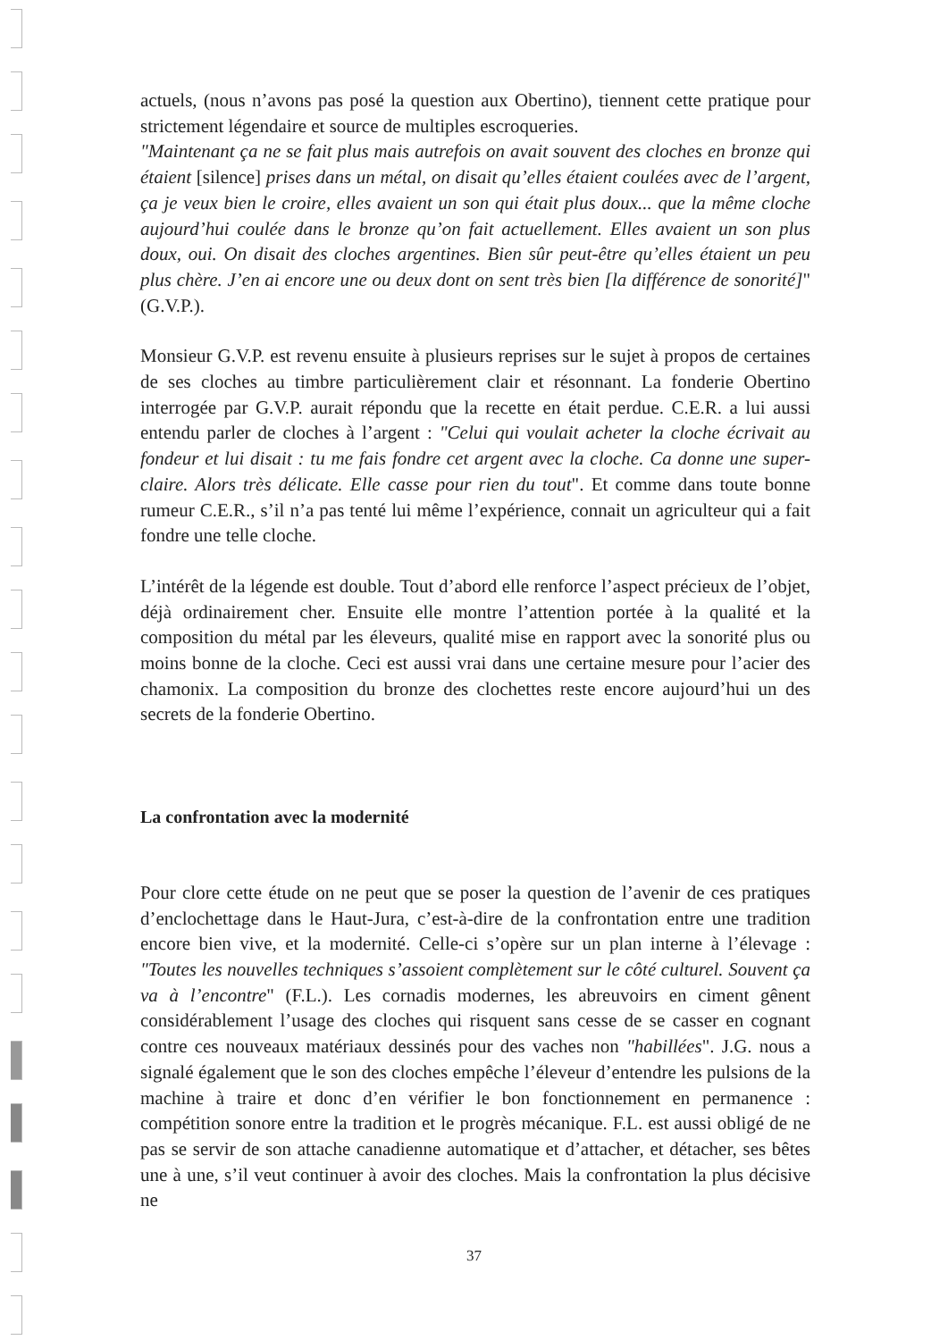actuels, (nous n’avons pas posé la question aux Obertino), tiennent cette pratique pour strictement légendaire et source de multiples escroqueries.
"Maintenant ça ne se fait plus mais autrefois on avait souvent des cloches en bronze qui étaient [silence] prises dans un métal, on disait qu’elles étaient coulées avec de l’argent, ça je veux bien le croire, elles avaient un son qui était plus doux... que la même cloche aujourd’hui coulée dans le bronze qu’on fait actuellement. Elles avaient un son plus doux, oui. On disait des cloches argentines. Bien sûr peut-être qu’elles étaient un peu plus chère. J’en ai encore une ou deux dont on sent très bien [la différence de sonorité]" (G.V.P.).
Monsieur G.V.P. est revenu ensuite à plusieurs reprises sur le sujet à propos de certaines de ses cloches au timbre particulièrement clair et résonnant. La fonderie Obertino interrogée par G.V.P. aurait répondu que la recette en était perdue. C.E.R. a lui aussi entendu parler de cloches à l’argent : "Celui qui voulait acheter la cloche écrivait au fondeur et lui disait : tu me fais fondre cet argent avec la cloche. Ca donne une super-claire. Alors très délicate. Elle casse pour rien du tout". Et comme dans toute bonne rumeur C.E.R., s’il n’a pas tenté lui même l’expérience, connait un agriculteur qui a fait fondre une telle cloche.
L’intérêt de la légende est double. Tout d’abord elle renforce l’aspect précieux de l’objet, déjà ordinairement cher. Ensuite elle montre l’attention portée à la qualité et la composition du métal par les éleveurs, qualité mise en rapport avec la sonorité plus ou moins bonne de la cloche. Ceci est aussi vrai dans une certaine mesure pour l’acier des chamonix. La composition du bronze des clochettes reste encore aujourd’hui un des secrets de la fonderie Obertino.
La confrontation avec la modernité
Pour clore cette étude on ne peut que se poser la question de l’avenir de ces pratiques d’enclochettage dans le Haut-Jura, c’est-à-dire de la confrontation entre une tradition encore bien vive, et la modernité. Celle-ci s’opère sur un plan interne à l’élevage : "Toutes les nouvelles techniques s’assoient complètement sur le côté culturel. Souvent ça va à l’encontre" (F.L.). Les cornadis modernes, les abreuvoirs en ciment gênent considérablement l’usage des cloches qui risquent sans cesse de se casser en cognant contre ces nouveaux matériaux dessinés pour des vaches non "habillées". J.G. nous a signalé également que le son des cloches empêche l’éleveur d’entendre les pulsions de la machine à traire et donc d’en vérifier le bon fonctionnement en permanence : compétition sonore entre la tradition et le progrès mécanique. F.L. est aussi obligé de ne pas se servir de son attache canadienne automatique et d’attacher, et détacher, ses bêtes une à une, s’il veut continuer à avoir des cloches. Mais la confrontation la plus décisive ne
37